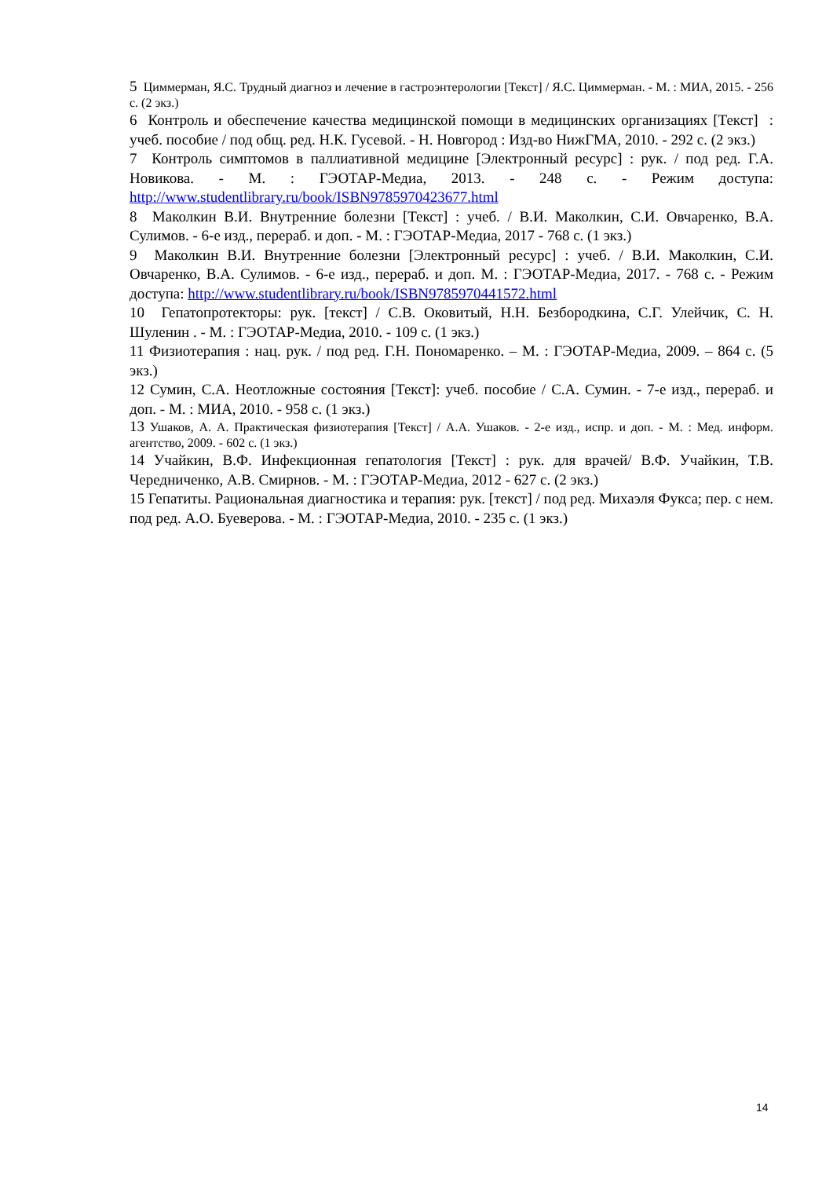5 Циммерман, Я.С. Трудный диагноз и лечение в гастроэнтерологии [Текст] / Я.С. Циммерман. - М. : МИА, 2015. - 256 с. (2 экз.)
6 Контроль и обеспечение качества медицинской помощи в медицинских организациях [Текст] : учеб. пособие / под общ. ред. Н.К. Гусевой. - Н. Новгород : Изд-во НижГМА, 2010. - 292 с. (2 экз.)
7 Контроль симптомов в паллиативной медицине [Электронный ресурс] : рук. / под ред. Г.А. Новикова. - М. : ГЭОТАР-Медиа, 2013. - 248 с. - Режим доступа: http://www.studentlibrary.ru/book/ISBN9785970423677.html
8 Маколкин В.И. Внутренние болезни [Текст] : учеб. / В.И. Маколкин, С.И. Овчаренко, В.А. Сулимов. - 6-е изд., перераб. и доп. - М. : ГЭОТАР-Медиа, 2017 - 768 с. (1 экз.)
9 Маколкин В.И. Внутренние болезни [Электронный ресурс] : учеб. / В.И. Маколкин, С.И. Овчаренко, В.А. Сулимов. - 6-е изд., перераб. и доп. М. : ГЭОТАР-Медиа, 2017. - 768 с. - Режим доступа: http://www.studentlibrary.ru/book/ISBN9785970441572.html
10 Гепатопротекторы: рук. [текст] / С.В. Оковитый, Н.Н. Безбородкина, С.Г. Улейчик, С. Н. Шуленин . - М. : ГЭОТАР-Медиа, 2010. - 109 с. (1 экз.)
11 Физиотерапия : нац. рук. / под ред. Г.Н. Пономаренко. – М. : ГЭОТАР-Медиа, 2009. – 864 с. (5 экз.)
12 Сумин, С.А. Неотложные состояния [Текст]: учеб. пособие / С.А. Сумин. - 7-е изд., перераб. и доп. - М. : МИА, 2010. - 958 с. (1 экз.)
13 Ушаков, А. А. Практическая физиотерапия [Текст] / А.А. Ушаков. - 2-е изд., испр. и доп. - М. : Мед. информ. агентство, 2009. - 602 с. (1 экз.)
14 Учайкин, В.Ф. Инфекционная гепатология [Текст] : рук. для врачей/ В.Ф. Учайкин, Т.В. Чередниченко, А.В. Смирнов. - М. : ГЭОТАР-Медиа, 2012 - 627 с. (2 экз.)
15 Гепатиты. Рациональная диагностика и терапия: рук. [текст] / под ред. Михаэля Фукса; пер. с нем. под ред. А.О. Буеверова. - М. : ГЭОТАР-Медиа, 2010. - 235 с. (1 экз.)
14